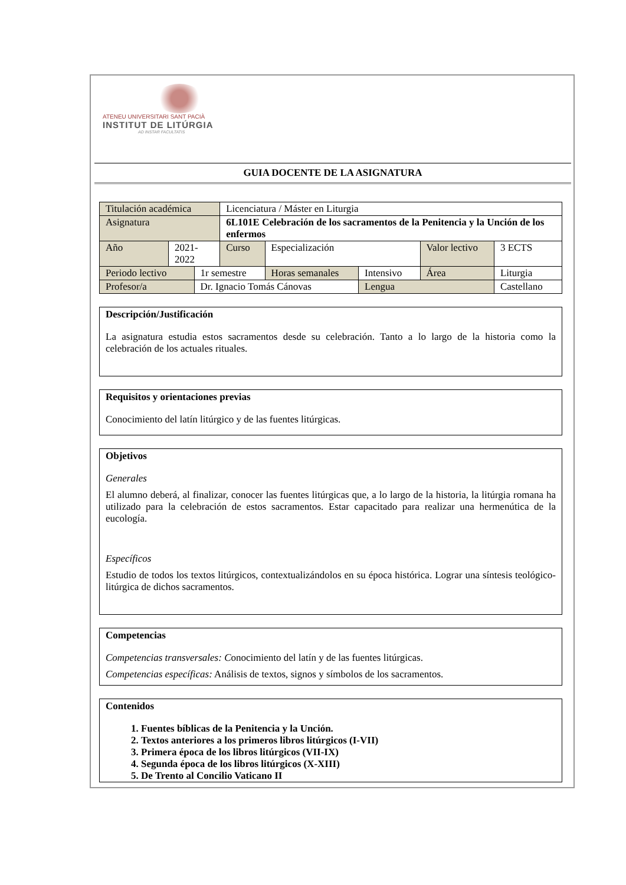ATENEU UNIVERSITARI SANT PACIÀ
INSTITUT DE LITÚRGIA
AD INSTAR FACULTATIS
GUIA DOCENTE DE LA ASIGNATURA
| Titulación académica | | | Licenciatura / Máster en Liturgia | | | | | |
| Asignatura | | | 6L101E Celebración de los sacramentos de la Penitencia y la Unción de los enfermos | | | | | |
| Año | 2021-2022 | | Curso | Especialización | | Valor lectivo | | 3 ECTS |
| Periodo lectivo | | 1r semestre | | Horas semanales | Intensivo | Área | Liturgia | |
| Profesor/a | | Dr. Ignacio Tomás Cánovas | | | Lengua | | Castellano | |
Descripción/Justificación
La asignatura estudia estos sacramentos desde su celebración. Tanto a lo largo de la historia como la celebración de los actuales rituales.
Requisitos y orientaciones previas
Conocimiento del latín litúrgico y de las fuentes litúrgicas.
Objetivos
Generales
El alumno deberá, al finalizar, conocer las fuentes litúrgicas que, a lo largo de la historia, la litúrgia romana ha utilizado para la celebración de estos sacramentos. Estar capacitado para realizar una hermenútica de la eucología.
Específicos
Estudio de todos los textos litúrgicos, contextualizándolos en su época histórica. Lograr una síntesis teológico-litúrgica de dichos sacramentos.
Competencias
Competencias transversales: Conocimiento del latín y de las fuentes litúrgicas.
Competencias específicas: Análisis de textos, signos y símbolos de los sacramentos.
Contenidos
1. Fuentes bíblicas de la Penitencia y la Unción.
2. Textos anteriores a los primeros libros litúrgicos (I-VII)
3. Primera época de los libros litúrgicos (VII-IX)
4. Segunda época de los libros litúrgicos (X-XIII)
5. De Trento al Concilio Vaticano II